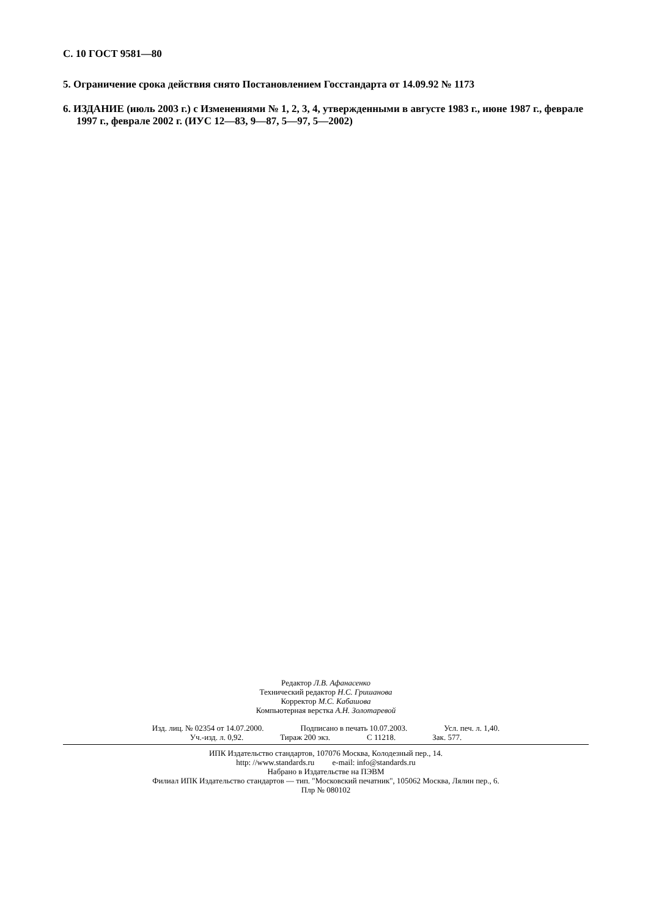С. 10 ГОСТ 9581—80
5. Ограничение срока действия снято Постановлением Госстандарта от 14.09.92 № 1173
6. ИЗДАНИЕ (июль 2003 г.) с Изменениями № 1, 2, 3, 4, утвержденными в августе 1983 г., июне 1987 г., феврале 1997 г., феврале 2002 г. (ИУС 12—83, 9—87, 5—97, 5—2002)
Редактор Л.В. Афанасенко
Технический редактор Н.С. Гришанова
Корректор М.С. Кабашова
Компьютерная верстка А.Н. Золотаревой
Изд. лиц. № 02354 от 14.07.2000. Подписано в печать 10.07.2003. Усл. печ. л. 1,40.
Уч.-изд. л. 0,92. Тираж 200 экз. С 11218. Зак. 577.
ИПК Издательство стандартов, 107076 Москва, Колодезный пер., 14.
http: //www.standards.ru e-mail: info@standards.ru
Набрано в Издательстве на ПЭВМ
Филиал ИПК Издательство стандартов — тип. "Московский печатник", 105062 Москва, Лялин пер., 6.
Плр № 080102